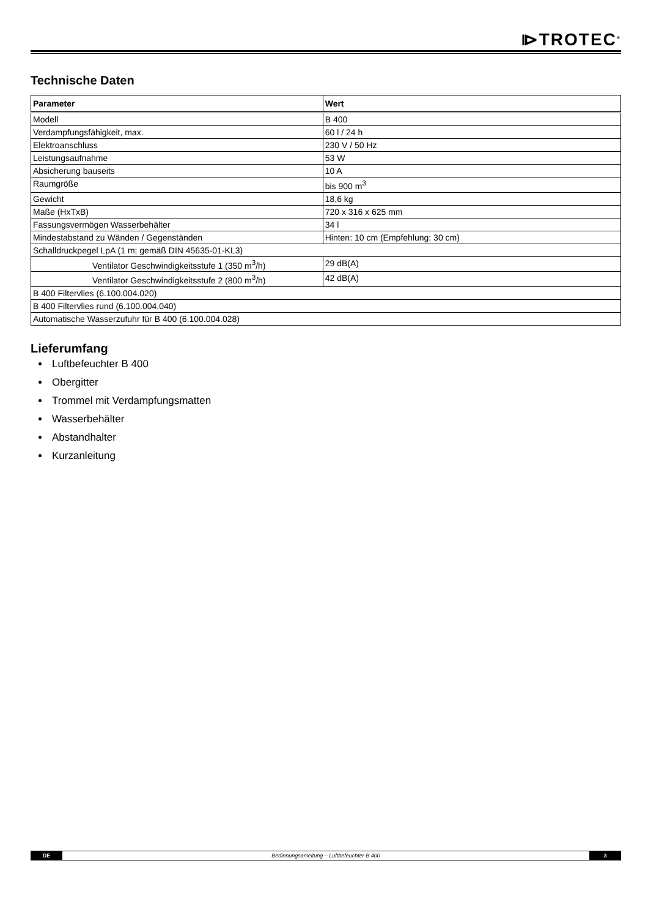⧐TROTEC<sup>®</sup>
Technische Daten
| Parameter | Wert |
| --- | --- |
| Modell | B 400 |
| Verdampfungsfähigkeit, max. | 60 l / 24 h |
| Elektroanschluss | 230 V / 50 Hz |
| Leistungsaufnahme | 53 W |
| Absicherung bauseits | 10 A |
| Raumgröße | bis 900 m<sup>3</sup> |
| Gewicht | 18,6 kg |
| Maße (HxTxB) | 720 x 316 x 625 mm |
| Fassungsvermögen Wasserbehälter | 34 l |
| Mindestabstand zu Wänden / Gegenständen | Hinten: 10 cm (Empfehlung: 30 cm) |
| Schalldruckpegel LpA (1 m; gemäß DIN 45635-01-KL3) | |
| Ventilator Geschwindigkeitsstufe 1 (350 m<sup>3</sup>/h) | 29 dB(A) |
| Ventilator Geschwindigkeitsstufe 2 (800 m<sup>3</sup>/h) | 42 dB(A) |
| B 400 Filtervlies (6.100.004.020) | |
| B 400 Filtervlies rund (6.100.004.040) | |
| Automatische Wasserzufuhr für B 400 (6.100.004.028) | |
Lieferumfang
Luftbefeuchter B 400
Obergitter
Trommel mit Verdampfungsmatten
Wasserbehälter
Abstandhalter
Kurzanleitung
DE
Bedienungsanleitung – Luftbefeuchter B 400
3